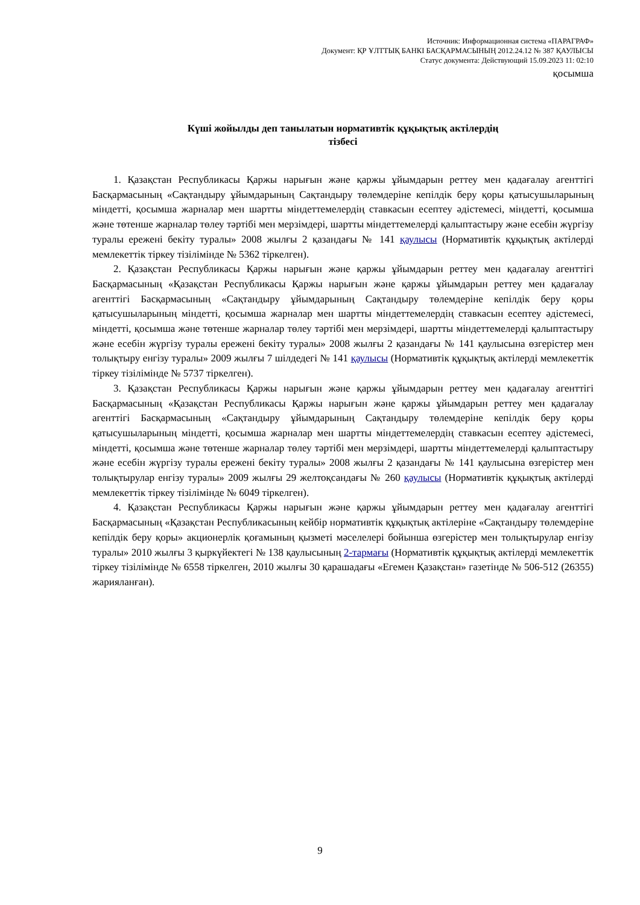Источник: Информационная система «ПАРАГРАФ»
Документ: ҚР ҰЛТТЫҚ БАНКІ БАСҚАРМАСЫНЫҢ 2012.24.12 № 387 ҚАУЛЫСЫ
Статус документа: Действующий 15.09.2023 11: 02:10
қосымша
Күші жойылды деп танылатын нормативтік құқықтық актілердің
тізбесі
1. Қазақстан Республикасы Қаржы нарығын және қаржы ұйымдарын реттеу мен қадағалау агенттігі Басқармасының «Сақтандыру ұйымдарының Сақтандыру төлемдеріне кепілдік беру қоры қатысушыларының міндетті, қосымша жарналар мен шартты міндеттемелердің ставкасын есептеу әдістемесі, міндетті, қосымша және төтенше жарналар төлеу тәртібі мен мерзімдері, шартты міндеттемелерді қалыптастыру және есебін жүргізу туралы ережені бекіту туралы» 2008 жылғы 2 қазандағы № 141 қаулысы (Нормативтік құқықтық актілерді мемлекеттік тіркеу тізілімінде № 5362 тіркелген).
2. Қазақстан Республикасы Қаржы нарығын және қаржы ұйымдарын реттеу мен қадағалау агенттігі Басқармасының «Қазақстан Республикасы Қаржы нарығын және қаржы ұйымдарын реттеу мен қадағалау агенттігі Басқармасының «Сақтандыру ұйымдарының Сақтандыру төлемдеріне кепілдік беру қоры қатысушыларының міндетті, қосымша жарналар мен шартты міндеттемелердің ставкасын есептеу әдістемесі, міндетті, қосымша және төтенше жарналар төлеу тәртібі мен мерзімдері, шартты міндеттемелерді қалыптастыру және есебін жүргізу туралы ережені бекіту туралы» 2008 жылғы 2 қазандағы № 141 қаулысына өзгерістер мен толықтыру енгізу туралы» 2009 жылғы 7 шілдедегі № 141 қаулысы (Нормативтік құқықтық актілерді мемлекеттік тіркеу тізілімінде № 5737 тіркелген).
3. Қазақстан Республикасы Қаржы нарығын және қаржы ұйымдарын реттеу мен қадағалау агенттігі Басқармасының «Қазақстан Республикасы Қаржы нарығын және қаржы ұйымдарын реттеу мен қадағалау агенттігі Басқармасының «Сақтандыру ұйымдарының Сақтандыру төлемдеріне кепілдік беру қоры қатысушыларының міндетті, қосымша жарналар мен шартты міндеттемелердің ставкасын есептеу әдістемесі, міндетті, қосымша және төтенше жарналар төлеу тәртібі мен мерзімдері, шартты міндеттемелерді қалыптастыру және есебін жүргізу туралы ережені бекіту туралы» 2008 жылғы 2 қазандағы № 141 қаулысына өзгерістер мен толықтырулар енгізу туралы» 2009 жылғы 29 желтоқсандағы № 260 қаулысы (Нормативтік құқықтық актілерді мемлекеттік тіркеу тізілімінде № 6049 тіркелген).
4. Қазақстан Республикасы Қаржы нарығын және қаржы ұйымдарын реттеу мен қадағалау агенттігі Басқармасының «Қазақстан Республикасының кейбір нормативтік құқықтық актілеріне «Сақтандыру төлемдеріне кепілдік беру қоры» акционерлік қоғамының қызметі мәселелері бойынша өзгерістер мен толықтырулар енгізу туралы» 2010 жылғы 3 қыркүйектегі № 138 қаулысының 2-тармағы (Нормативтік құқықтық актілерді мемлекеттік тіркеу тізілімінде № 6558 тіркелген, 2010 жылғы 30 қарашадағы «Егемен Қазақстан» газетінде № 506-512 (26355) жарияланған).
9